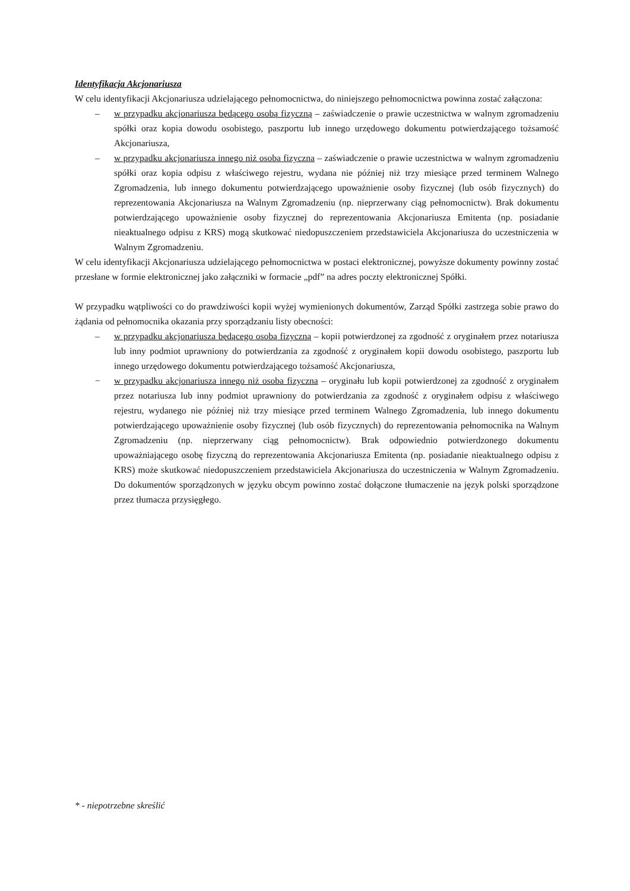Identyfikacja Akcjonariusza
W celu identyfikacji Akcjonariusza udzielającego pełnomocnictwa, do niniejszego pełnomocnictwa powinna zostać załączona:
– w przypadku akcjonariusza będącego osobą fizyczną – zaświadczenie o prawie uczestnictwa w walnym zgromadzeniu spółki oraz kopia dowodu osobistego, paszportu lub innego urzędowego dokumentu potwierdzającego tożsamość Akcjonariusza,
– w przypadku akcjonariusza innego niż osoba fizyczna – zaświadczenie o prawie uczestnictwa w walnym zgromadzeniu spółki oraz kopia odpisu z właściwego rejestru, wydana nie później niż trzy miesiące przed terminem Walnego Zgromadzenia, lub innego dokumentu potwierdzającego upoważnienie osoby fizycznej (lub osób fizycznych) do reprezentowania Akcjonariusza na Walnym Zgromadzeniu (np. nieprzerwany ciąg pełnomocnictw). Brak dokumentu potwierdzającego upoważnienie osoby fizycznej do reprezentowania Akcjonariusza Emitenta (np. posiadanie nieaktualnego odpisu z KRS) mogą skutkować niedopuszczeniem przedstawiciela Akcjonariusza do uczestniczenia w Walnym Zgromadzeniu.
W celu identyfikacji Akcjonariusza udzielającego pełnomocnictwa w postaci elektronicznej, powyższe dokumenty powinny zostać przesłane w formie elektronicznej jako załączniki w formacie „pdf” na adres poczty elektronicznej Spółki.
W przypadku wątpliwości co do prawdziwości kopii wyżej wymienionych dokumentów, Zarząd Spółki zastrzega sobie prawo do żądania od pełnomocnika okazania przy sporządzaniu listy obecności:
– w przypadku akcjonariusza będącego osobą fizyczną – kopii potwierdzonej za zgodność z oryginałem przez notariusza lub inny podmiot uprawniony do potwierdzania za zgodność z oryginałem kopii dowodu osobistego, paszportu lub innego urzędowego dokumentu potwierdzającego tożsamość Akcjonariusza,
− w przypadku akcjonariusza innego niż osoba fizyczna – oryginału lub kopii potwierdzonej za zgodność z oryginałem przez notariusza lub inny podmiot uprawniony do potwierdzania za zgodność z oryginałem odpisu z właściwego rejestru, wydanego nie później niż trzy miesiące przed terminem Walnego Zgromadzenia, lub innego dokumentu potwierdzającego upoważnienie osoby fizycznej (lub osób fizycznych) do reprezentowania pełnomocnika na Walnym Zgromadzeniu (np. nieprzerwany ciąg pełnomocnictw). Brak odpowiednio potwierdzonego dokumentu upoważniającego osobę fizyczną do reprezentowania Akcjonariusza Emitenta (np. posiadanie nieaktualnego odpisu z KRS) może skutkować niedopuszczeniem przedstawiciela Akcjonariusza do uczestniczenia w Walnym Zgromadzeniu. Do dokumentów sporządzonych w języku obcym powinno zostać dołączone tłumaczenie na język polski sporządzone przez tłumacza przysięgłego.
* - niepotrzebne skreślić